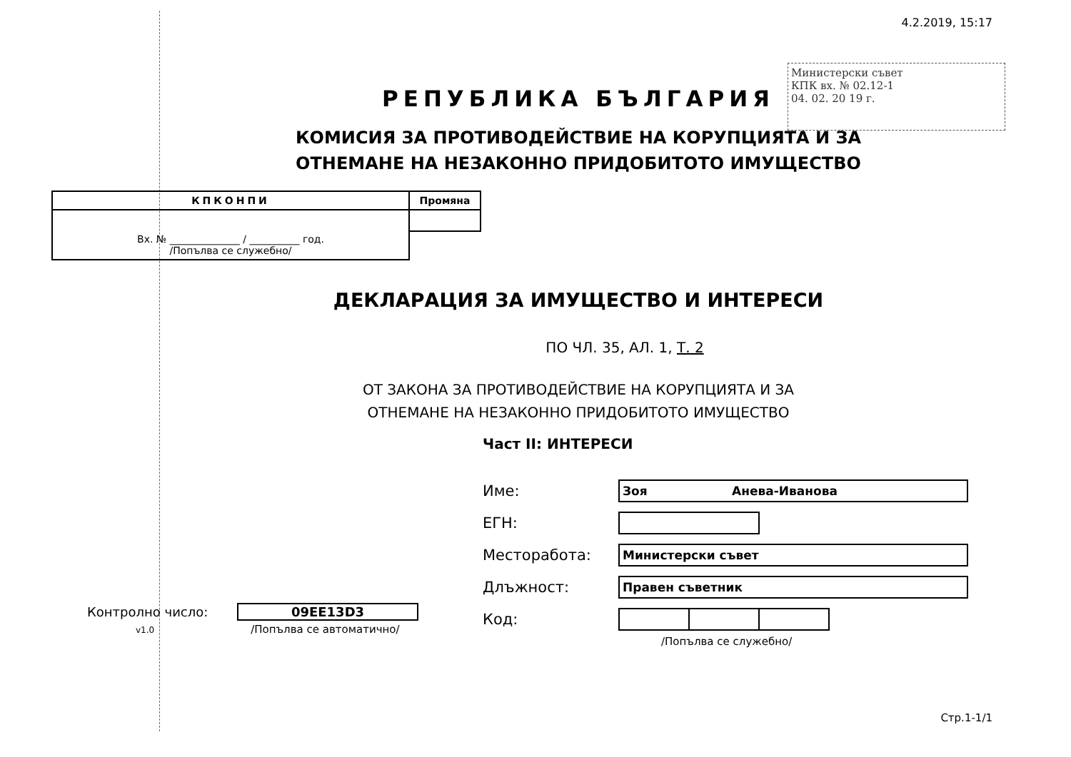4.2.2019, 15:17
Министерски съвет
КПК вх. № 02.12-1
04. 02. 20 19 г.
РЕПУБЛИКА БЪЛГАРИЯ
КОМИСИЯ ЗА ПРОТИВОДЕЙСТВИЕ НА КОРУПЦИЯТА И ЗА
ОТНЕМАНЕ НА НЕЗАКОННО ПРИДОБИТОТО ИМУЩЕСТВО
| КПКОНПИ | Промяна |
| Вх. № ______________ / __________ год. /Попълва се служебно/ | |
ДЕКЛАРАЦИЯ ЗА ИМУЩЕСТВО И ИНТЕРЕСИ
ПО ЧЛ. 35, АЛ. 1, Т. 2
ОТ ЗАКОНА ЗА ПРОТИВОДЕЙСТВИЕ НА КОРУПЦИЯТА И ЗА
ОТНЕМАНЕ НА НЕЗАКОННО ПРИДОБИТОТО ИМУЩЕСТВО
Част II: ИНТЕРЕСИ
Име: Зоя Анева-Иванова
ЕГН:
Месторабота: Министерски съвет
Длъжност: Правен съветник
Код:
/Попълва се служебно/
Контролно число: 09EE13D3
v1.0 /Попълва се автоматично/
Стр.1-1/1